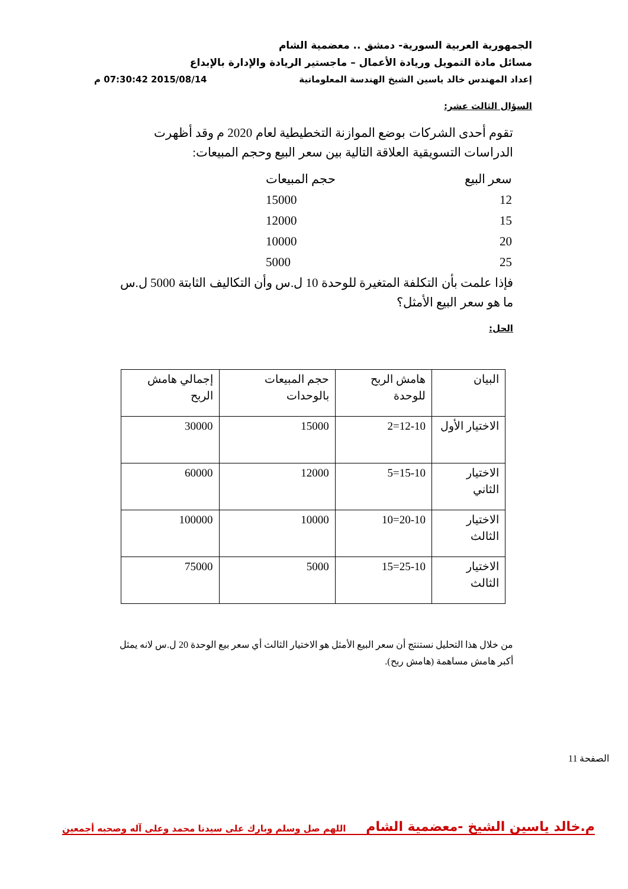الجمهورية العربية السورية- دمشق .. معضمية الشام
مسائل مادة التمويل وريادة الأعمال – ماجستير الريادة والإدارة بالإبداع
إعداد المهندس خالد ياسين الشيخ الهندسة المعلوماتية 2015/08/14 07:30:42 م
السؤال الثالث عشر:
تقوم أحدى الشركات بوضع الموازنة التخطيطية لعام 2020 م وقد أظهرت الدراسات التسويقية العلاقة التالية بين سعر البيع وحجم المبيعات:
| سعر البيع | حجم المبيعات |
| 12 | 15000 |
| 15 | 12000 |
| 20 | 10000 |
| 25 | 5000 |
فإذا علمت بأن التكلفة المتغيرة للوحدة 10 ل.س وأن التكاليف الثابتة 5000 ل.س ما هو سعر البيع الأمثل؟
الحل:
| البيان | هامش الربح للوحدة | حجم المبيعات بالوحدات | إجمالي هامش الربح |
| الاختيار الأول | 12-10=2 | 15000 | 30000 |
| الاختيار الثاني | 15-10=5 | 12000 | 60000 |
| الاختيار الثالث | 20-10=10 | 10000 | 100000 |
| الاختيار الثالث | 25-10=15 | 5000 | 75000 |
من خلال هذا التحليل نستنتج أن سعر البيع الأمثل هو الاختيار الثالث أي سعر بيع الوحدة 20 ل.س لانه يمثل أكبر هامش مساهمة (هامش ربح).
الصفحة 11
م.خالد ياسين الشيخ -معضمية الشام اللهم صل وسلم وبارك على سيدنا محمد وعلى آله وصحبه أجمعين